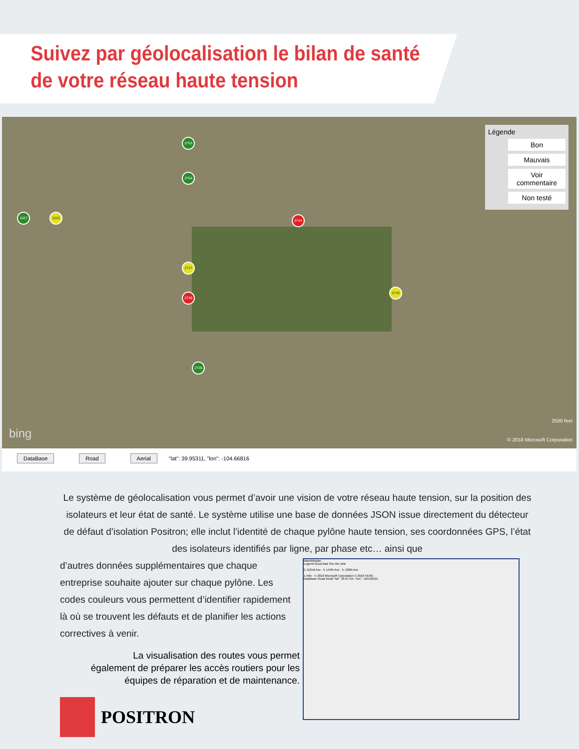Suivez par géolocalisation le bilan de santé
de votre réseau haute tension
2753
2754
1027 1026
2744
2737
2736
2749
2735
Légende
Bon
Mauvais
Voir commentaire
Non testé
bing
2500 feet
© 2018 Microsoft Corporation
DataBase Road Aerial "lat": 39.95311, "lon": -104.66816
Le système de géolocalisation vous permet d’avoir une vision de votre réseau haute tension, sur la position des isolateurs et leur état de santé. Le système utilise une base de données JSON issue directement du détecteur de défaut d’isolation Positron; elle inclut l’identité de chaque pylône haute tension, ses coordonnées GPS, l’état des isolateurs identifiés par ligne, par phase etc… ainsi que
d’autres données supplémentaires que chaque entreprise souhaite ajouter sur chaque pylône. Les codes couleurs vous permettent d’identifier rapidement là où se trouvent les défauts et de planifier les actions correctives à venir.
La visualisation des routes vous permet également de préparer les accès routiers pour les équipes de réparation et de maintenance.
MainWindow
Legend Good Bad See the note
E 152nd Ave · E 144th Ave · E 136th Ave
1 mile · © 2018 Microsoft Corporation © 2018 HERE
DataBase Road Aerial "lat": 39.97715, "lon": -104.66101
POSITRON